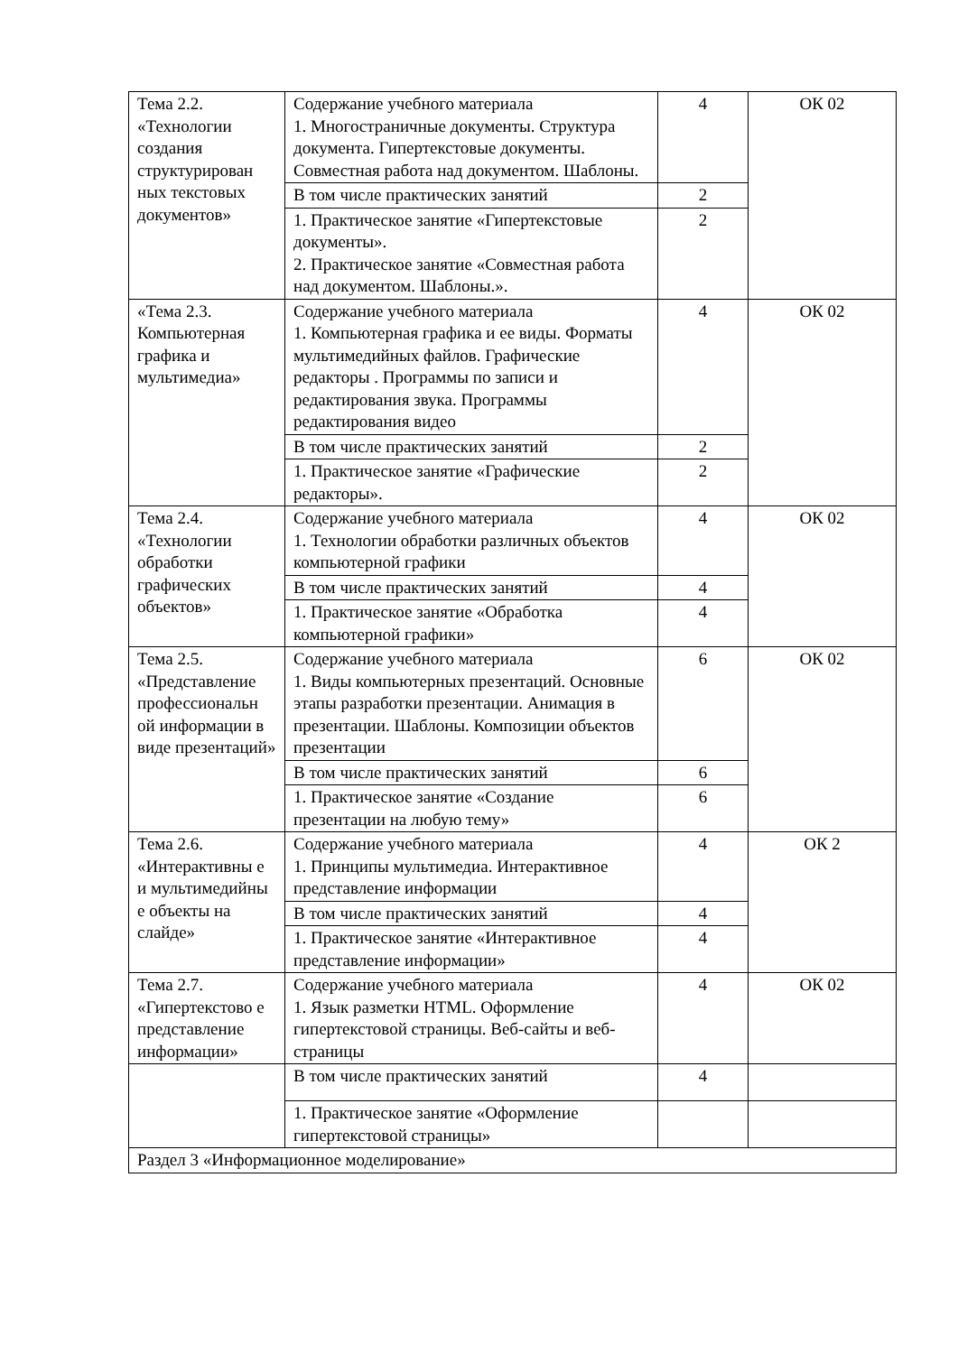| Тема 2.2. «Технологии создания структурирован ных текстовых документов» | Содержание учебного материала 1. Многостраничные документы. Структура документа. Гипертекстовые документы. Совместная работа над документом. Шаблоны. | 4 | ОК 02 |
| | В том числе практических занятий | 2 | |
| | 1. Практическое занятие «Гипертекстовые документы». 2. Практическое занятие «Совместная работа над документом. Шаблоны.». | 2 | |
| «Тема 2.3. Компьютерная графика и мультимедиа» | Содержание учебного материала 1. Компьютерная графика и ее виды. Форматы мультимедийных файлов. Графические редакторы . Программы по записи и редактирования звука. Программы редактирования видео | 4 | ОК 02 |
| | В том числе практических занятий | 2 | |
| | 1. Практическое занятие «Графические редакторы». | 2 | |
| Тема 2.4. «Технологии обработки графических объектов» | Содержание учебного материала 1. Технологии обработки различных объектов компьютерной графики | 4 | ОК 02 |
| | В том числе практических занятий | 4 | |
| | 1. Практическое занятие «Обработка компьютерной графики» | 4 | |
| Тема 2.5. «Представление профессиональн ой информации в виде презентаций» | Содержание учебного материала 1. Виды компьютерных презентаций. Основные этапы разработки презентации. Анимация в презентации. Шаблоны. Композиции объектов презентации | 6 | ОК 02 |
| | В том числе практических занятий | 6 | |
| | 1. Практическое занятие «Создание презентации на любую тему» | 6 | |
| Тема 2.6. «Интерактивны е и мультимедийны е объекты на слайде» | Содержание учебного материала 1. Принципы мультимедиа. Интерактивное представление информации | 4 | ОК 2 |
| | В том числе практических занятий | 4 | |
| | 1. Практическое занятие «Интерактивное представление информации» | 4 | |
| Тема 2.7. «Гипертекстово е представление информации» | Содержание учебного материала 1. Язык разметки HTML. Оформление гипертекстовой страницы. Веб-сайты и веб-страницы | 4 | ОК 02 |
| | В том числе практических занятий | 4 | |
| | 1. Практическое занятие «Оформление гипертекстовой страницы» | | |
| Раздел 3 «Информационное моделирование» | | | |